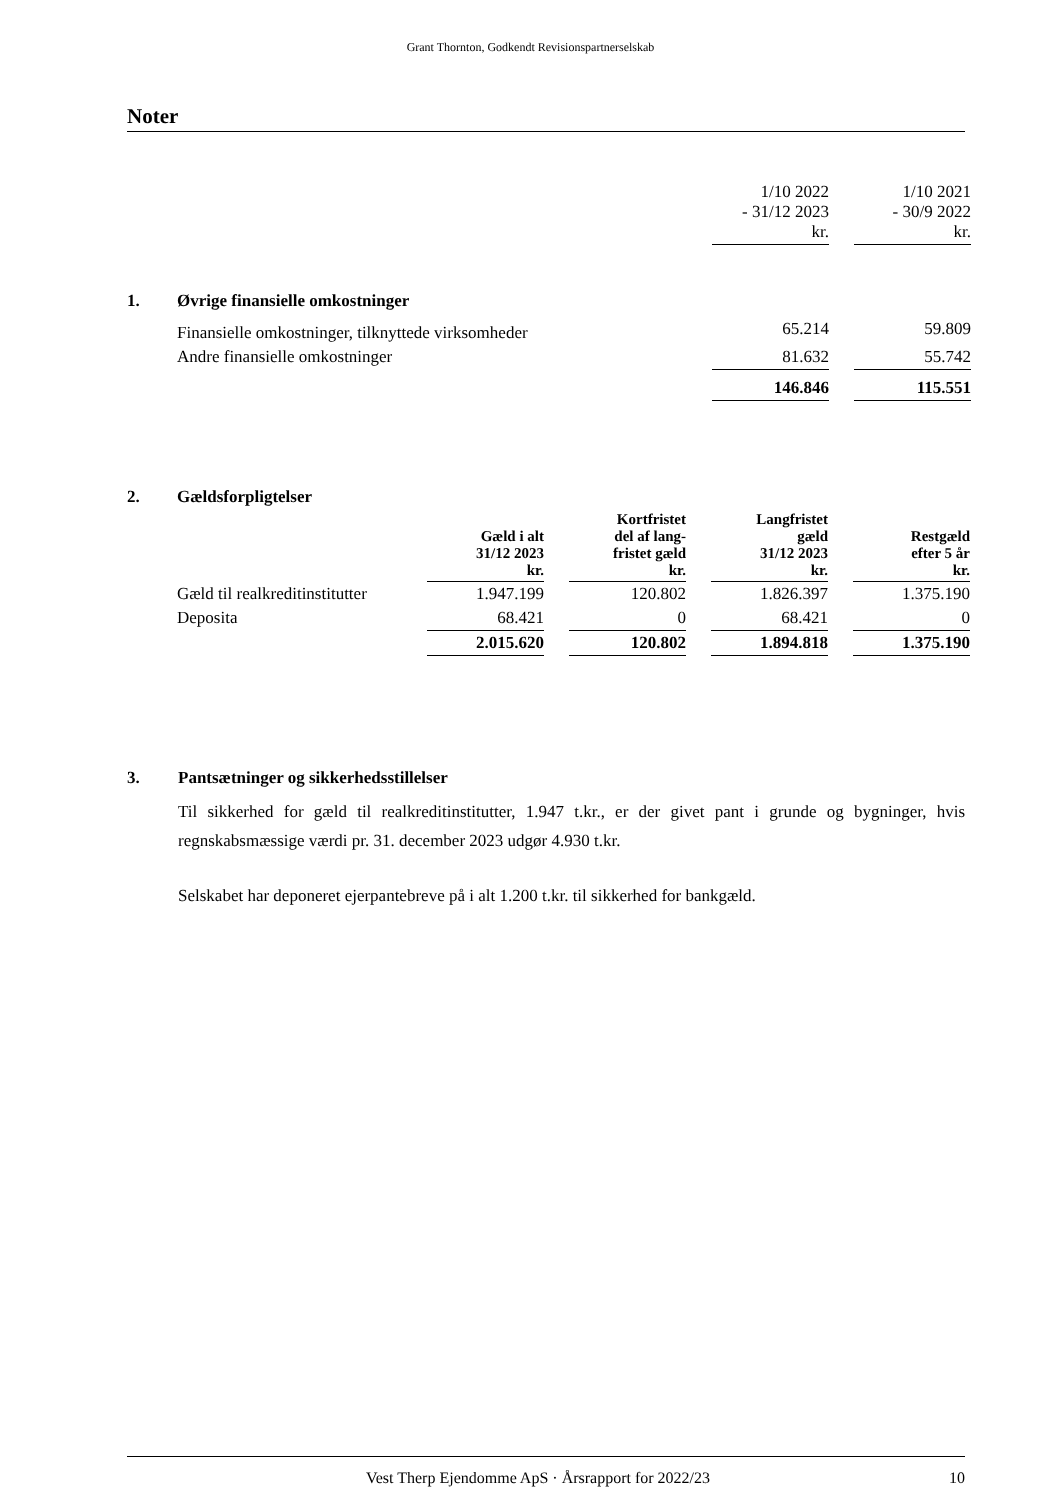Grant Thornton, Godkendt Revisionspartnerselskab
Noter
| | | 1/10 2022 - 31/12 2023 kr. | | 1/10 2021 - 30/9 2022 kr. |
| 1. | Øvrige finansielle omkostninger | | | |
| | Finansielle omkostninger, tilknyttede virksomheder | 65.214 | | 59.809 |
| | Andre finansielle omkostninger | 81.632 | | 55.742 |
| | | 146.846 | | 115.551 |
| 2. | Gældsforpligtelser | | | | | | | |
| | | Gæld i alt 31/12 2023 kr. | | Kortfristet del af lang- fristet gæld kr. | | Langfristet gæld 31/12 2023 kr. | | Restgæld efter 5 år kr. |
| | Gæld til realkreditinstitutter | 1.947.199 | | 120.802 | | 1.826.397 | | 1.375.190 |
| | Deposita | 68.421 | | 0 | | 68.421 | | 0 |
| | | 2.015.620 | | 120.802 | | 1.894.818 | | 1.375.190 |
3. Pantsætninger og sikkerhedsstillelser
Til sikkerhed for gæld til realkreditinstitutter, 1.947 t.kr., er der givet pant i grunde og bygninger, hvis regnskabsmæssige værdi pr. 31. december 2023 udgør 4.930 t.kr.
Selskabet har deponeret ejerpantebreve på i alt 1.200 t.kr. til sikkerhed for bankgæld.
Vest Therp Ejendomme ApS · Årsrapport for 2022/23 10